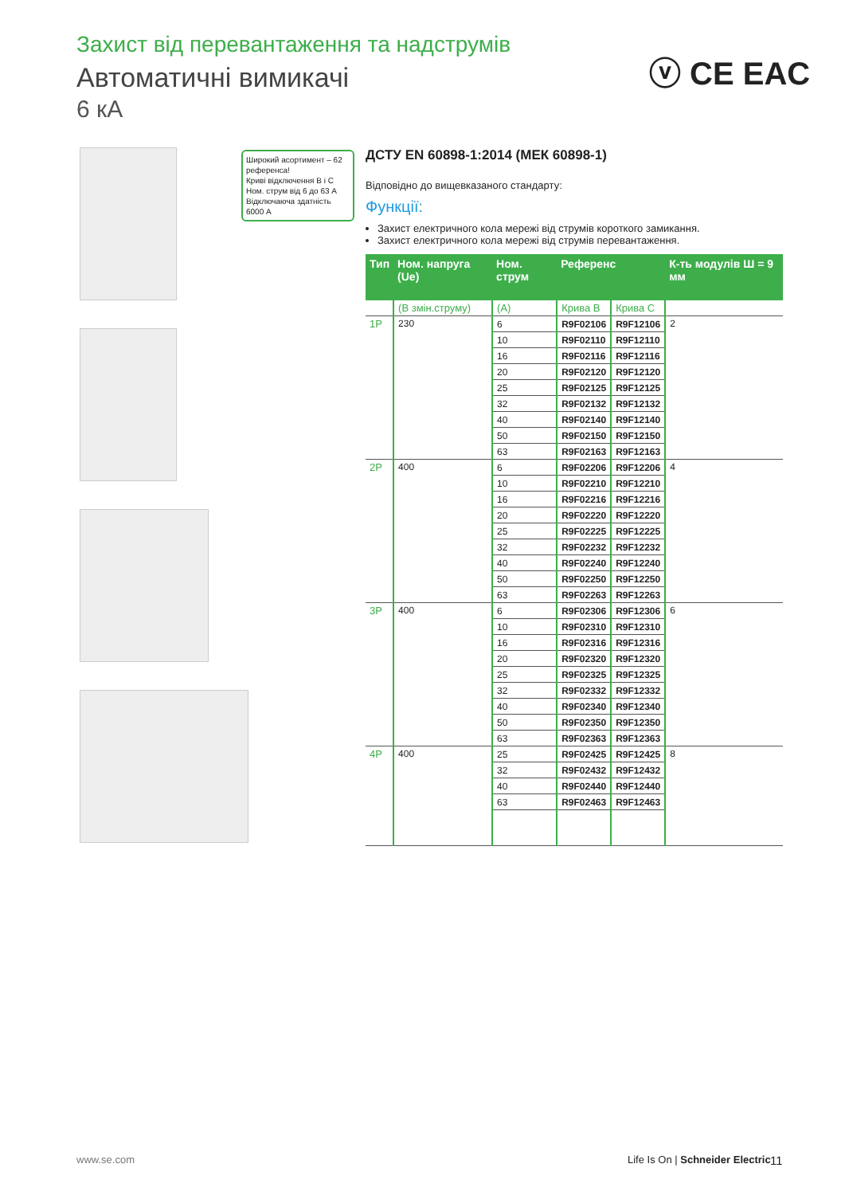Захист від перевантаження та надструмів
Автоматичні вимикачі
6 кА
ⓥ CE EAC
Широкий асортимент – 62 референса!
Криві відключення B і C
Ном. струм від 6 до 63 А
Відключаюча здатність 6000 А
ДСТУ EN 60898-1:2014 (МЕК 60898-1)
Відповідно до вищевказаного стандарту:
Функції:
Захист електричного кола мережі від струмів короткого замикання.
Захист електричного кола мережі від струмів перевантаження.
| Тип | Ном. напруга (Ue) | Ном. струм | Референс | | К-ть модулів Ш = 9 мм |
| --- | --- | --- | --- | --- | --- |
| | (В змін.струму) | (А) | Крива B | Крива C | |
| 1P | 230 | 6 | R9F02106 | R9F12106 | 2 |
| | | 10 | R9F02110 | R9F12110 | |
| | | 16 | R9F02116 | R9F12116 | |
| | | 20 | R9F02120 | R9F12120 | |
| | | 25 | R9F02125 | R9F12125 | |
| | | 32 | R9F02132 | R9F12132 | |
| | | 40 | R9F02140 | R9F12140 | |
| | | 50 | R9F02150 | R9F12150 | |
| | | 63 | R9F02163 | R9F12163 | |
| 2P | 400 | 6 | R9F02206 | R9F12206 | 4 |
| | | 10 | R9F02210 | R9F12210 | |
| | | 16 | R9F02216 | R9F12216 | |
| | | 20 | R9F02220 | R9F12220 | |
| | | 25 | R9F02225 | R9F12225 | |
| | | 32 | R9F02232 | R9F12232 | |
| | | 40 | R9F02240 | R9F12240 | |
| | | 50 | R9F02250 | R9F12250 | |
| | | 63 | R9F02263 | R9F12263 | |
| 3P | 400 | 6 | R9F02306 | R9F12306 | 6 |
| | | 10 | R9F02310 | R9F12310 | |
| | | 16 | R9F02316 | R9F12316 | |
| | | 20 | R9F02320 | R9F12320 | |
| | | 25 | R9F02325 | R9F12325 | |
| | | 32 | R9F02332 | R9F12332 | |
| | | 40 | R9F02340 | R9F12340 | |
| | | 50 | R9F02350 | R9F12350 | |
| | | 63 | R9F02363 | R9F12363 | |
| 4P | 400 | 25 | R9F02425 | R9F12425 | 8 |
| | | 32 | R9F02432 | R9F12432 | |
| | | 40 | R9F02440 | R9F12440 | |
| | | 63 | R9F02463 | R9F12463 | |
www.se.com
Life Is On | Schneider Electric
11